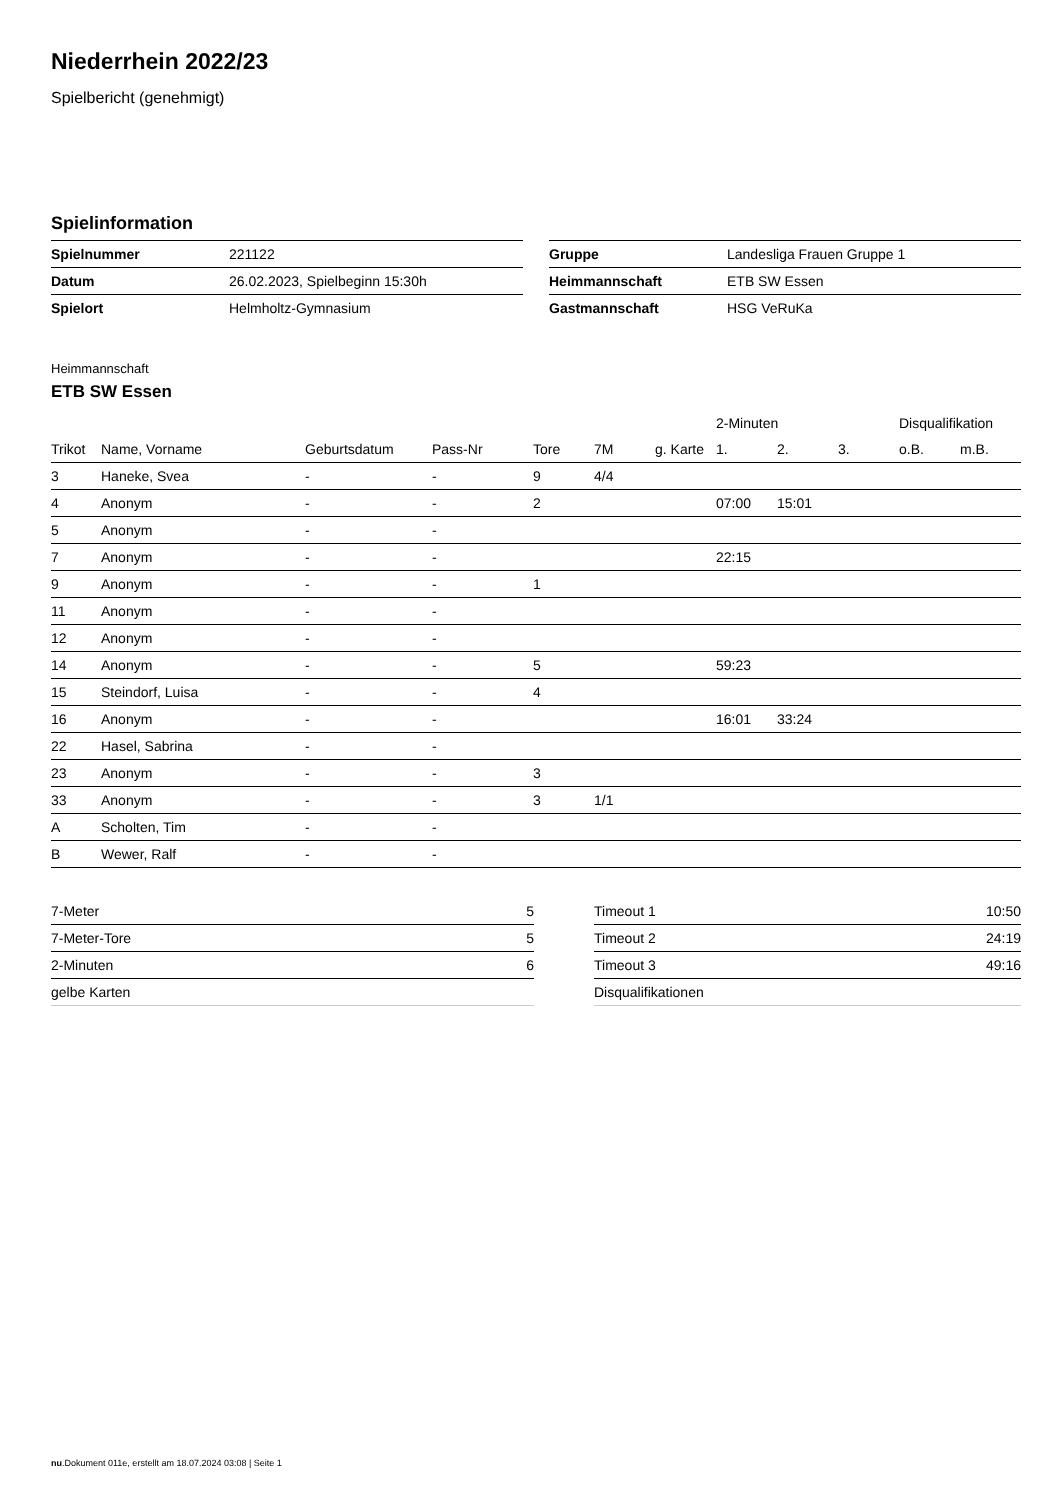Niederrhein 2022/23
Spielbericht (genehmigt)
Spielinformation
| Spielnummer | 221122 |
| Datum | 26.02.2023, Spielbeginn 15:30h |
| Spielort | Helmholtz-Gymnasium |
| Gruppe | Landesliga Frauen Gruppe 1 |
| Heimmannschaft | ETB SW Essen |
| Gastmannschaft | HSG VeRuKa |
Heimmannschaft
ETB SW Essen
| | | | | | | | 2-Minuten | | | Disqualifikation | |
| --- | --- | --- | --- | --- | --- | --- | --- | --- | --- | --- | --- |
| Trikot | Name, Vorname | Geburtsdatum | Pass-Nr | Tore | 7M | g. Karte | 1. | 2. | 3. | o.B. | m.B. |
| 3 | Haneke, Svea | - | - | 9 | 4/4 | | | | | | |
| 4 | Anonym | - | - | 2 | | | 07:00 | 15:01 | | | |
| 5 | Anonym | - | - | | | | | | | | |
| 7 | Anonym | - | - | | | | 22:15 | | | | |
| 9 | Anonym | - | - | 1 | | | | | | | |
| 11 | Anonym | - | - | | | | | | | | |
| 12 | Anonym | - | - | | | | | | | | |
| 14 | Anonym | - | - | 5 | | | 59:23 | | | | |
| 15 | Steindorf, Luisa | - | - | 4 | | | | | | | |
| 16 | Anonym | - | - | | | | 16:01 | 33:24 | | | |
| 22 | Hasel, Sabrina | - | - | | | | | | | | |
| 23 | Anonym | - | - | 3 | | | | | | | |
| 33 | Anonym | - | - | 3 | 1/1 | | | | | | |
| A | Scholten, Tim | - | - | | | | | | | | |
| B | Wewer, Ralf | - | - | | | | | | | | |
| 7-Meter | 5 |
| 7-Meter-Tore | 5 |
| 2-Minuten | 6 |
| gelbe Karten | |
| Timeout 1 | 10:50 |
| Timeout 2 | 24:19 |
| Timeout 3 | 49:16 |
| Disqualifikationen | |
nu.Dokument 011e, erstellt am 18.07.2024 03:08 | Seite 1